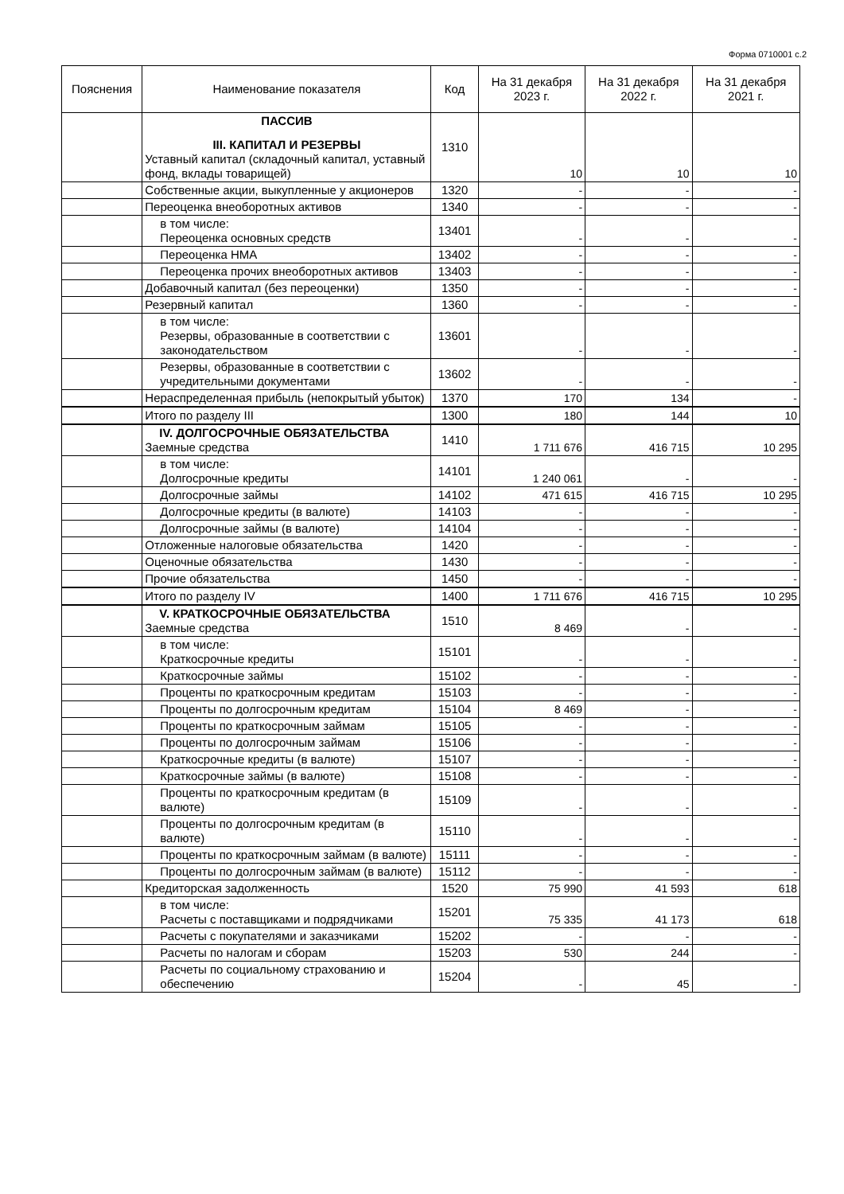Форма 0710001 с.2
| Пояснения | Наименование показателя | Код | На 31 декабря 2023 г. | На 31 декабря 2022 г. | На 31 декабря 2021 г. |
| --- | --- | --- | --- | --- | --- |
| | ПАССИВ III. КАПИТАЛ И РЕЗЕРВЫ Уставный капитал (складочный капитал, уставный фонд, вклады товарищей) | 1310 | 10 | 10 | 10 |
| | Собственные акции, выкупленные у акционеров | 1320 | - | - | - |
| | Переоценка внеоборотных активов | 1340 | - | - | - |
| | в том числе: Переоценка основных средств | 13401 | - | - | - |
| | Переоценка НМА | 13402 | - | - | - |
| | Переоценка прочих внеоборотных активов | 13403 | - | - | - |
| | Добавочный капитал (без переоценки) | 1350 | - | - | - |
| | Резервный капитал | 1360 | - | - | - |
| | в том числе: Резервы, образованные в соответствии с законодательством | 13601 | - | - | - |
| | Резервы, образованные в соответствии с учредительными документами | 13602 | - | - | - |
| | Нераспределенная прибыль (непокрытый убыток) | 1370 | 170 | 134 | - |
| | Итого по разделу III | 1300 | 180 | 144 | 10 |
| | IV. ДОЛГОСРОЧНЫЕ ОБЯЗАТЕЛЬСТВА Заемные средства | 1410 | 1 711 676 | 416 715 | 10 295 |
| | в том числе: Долгосрочные кредиты | 14101 | 1 240 061 | - | - |
| | Долгосрочные займы | 14102 | 471 615 | 416 715 | 10 295 |
| | Долгосрочные кредиты (в валюте) | 14103 | - | - | - |
| | Долгосрочные займы (в валюте) | 14104 | - | - | - |
| | Отложенные налоговые обязательства | 1420 | - | - | - |
| | Оценочные обязательства | 1430 | - | - | - |
| | Прочие обязательства | 1450 | - | - | - |
| | Итого по разделу IV | 1400 | 1 711 676 | 416 715 | 10 295 |
| | V. КРАТКОСРОЧНЫЕ ОБЯЗАТЕЛЬСТВА Заемные средства | 1510 | 8 469 | - | - |
| | в том числе: Краткосрочные кредиты | 15101 | - | - | - |
| | Краткосрочные займы | 15102 | - | - | - |
| | Проценты по краткосрочным кредитам | 15103 | - | - | - |
| | Проценты по долгосрочным кредитам | 15104 | 8 469 | - | - |
| | Проценты по краткосрочным займам | 15105 | - | - | - |
| | Проценты по долгосрочным займам | 15106 | - | - | - |
| | Краткосрочные кредиты (в валюте) | 15107 | - | - | - |
| | Краткосрочные займы (в валюте) | 15108 | - | - | - |
| | Проценты по краткосрочным кредитам (в валюте) | 15109 | - | - | - |
| | Проценты по долгосрочным кредитам (в валюте) | 15110 | - | - | - |
| | Проценты по краткосрочным займам (в валюте) | 15111 | - | - | - |
| | Проценты по долгосрочным займам (в валюте) | 15112 | - | - | - |
| | Кредиторская задолженность | 1520 | 75 990 | 41 593 | 618 |
| | в том числе: Расчеты с поставщиками и подрядчиками | 15201 | 75 335 | 41 173 | 618 |
| | Расчеты с покупателями и заказчиками | 15202 | - | - | - |
| | Расчеты по налогам и сборам | 15203 | 530 | 244 | - |
| | Расчеты по социальному страхованию и обеспечению | 15204 | - | 45 | - |